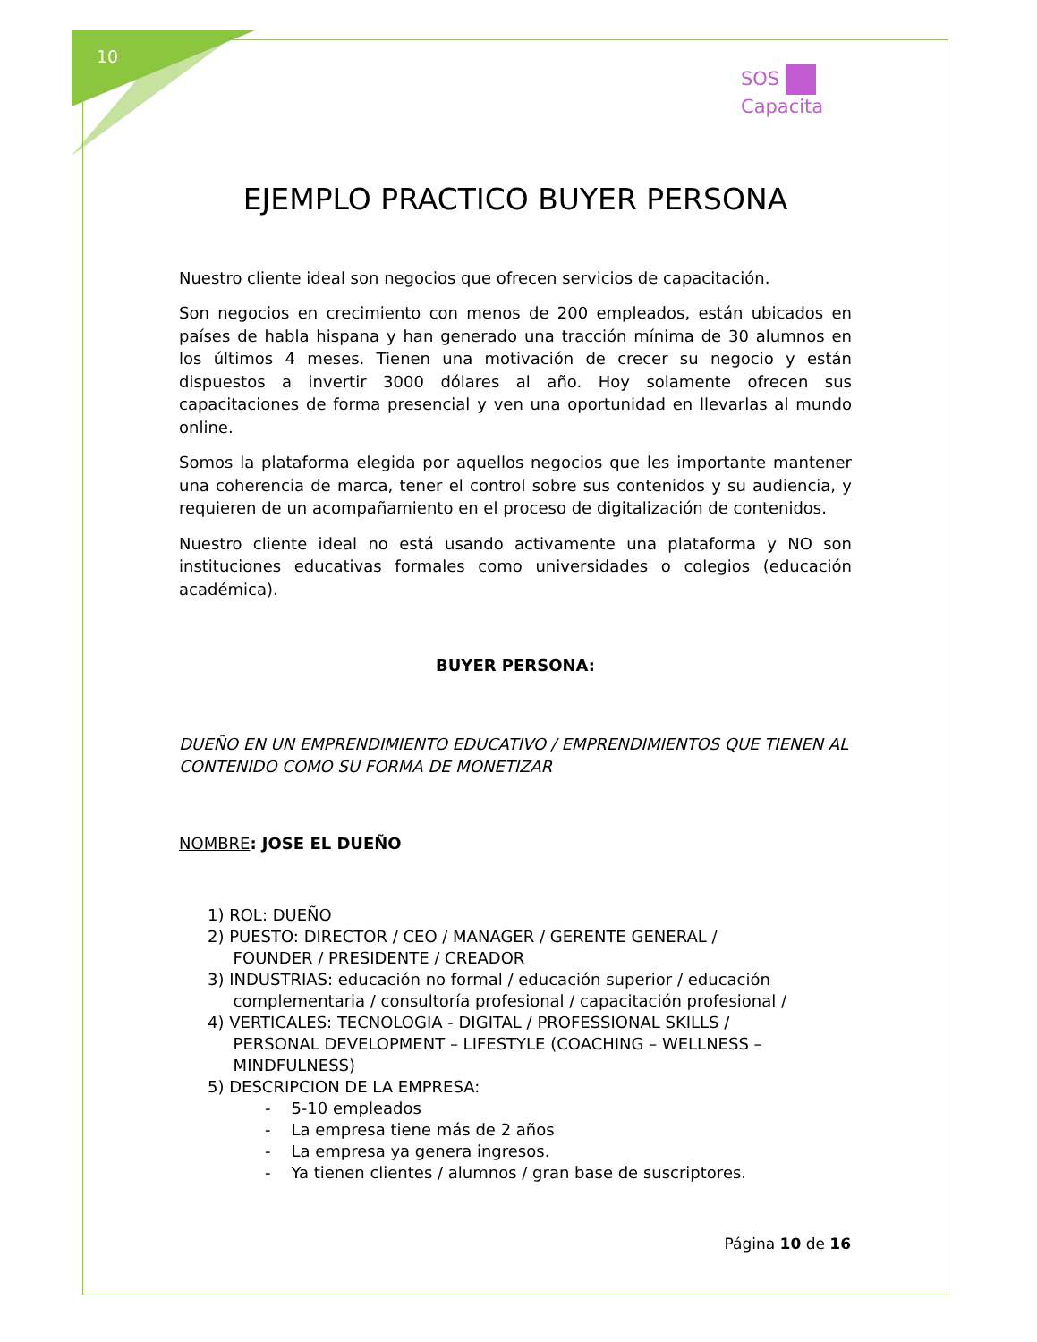10
SOS
Capacita
EJEMPLO PRACTICO BUYER PERSONA
Nuestro cliente ideal son negocios que ofrecen servicios de capacitación.
Son negocios en crecimiento con menos de 200 empleados, están ubicados en países de habla hispana y han generado una tracción mínima de 30 alumnos en los últimos 4 meses. Tienen una motivación de crecer su negocio y están dispuestos a invertir 3000 dólares al año. Hoy solamente ofrecen sus capacitaciones de forma presencial y ven una oportunidad en llevarlas al mundo online.
Somos la plataforma elegida por aquellos negocios que les importante mantener una coherencia de marca, tener el control sobre sus contenidos y su audiencia, y requieren de un acompañamiento en el proceso de digitalización de contenidos.
Nuestro cliente ideal no está usando activamente una plataforma y NO son instituciones educativas formales como universidades o colegios (educación académica).
BUYER PERSONA:
DUEÑO EN UN EMPRENDIMIENTO EDUCATIVO / EMPRENDIMIENTOS QUE TIENEN AL CONTENIDO COMO SU FORMA DE MONETIZAR
NOMBRE: JOSE EL DUEÑO
1) ROL: DUEÑO
2) PUESTO: DIRECTOR / CEO / MANAGER / GERENTE GENERAL /
FOUNDER / PRESIDENTE / CREADOR
3) INDUSTRIAS: educación no formal / educación superior / educación
complementaria / consultoría profesional / capacitación profesional /
4) VERTICALES: TECNOLOGIA - DIGITAL / PROFESSIONAL SKILLS /
PERSONAL DEVELOPMENT – LIFESTYLE (COACHING – WELLNESS –
MINDFULNESS)
5) DESCRIPCION DE LA EMPRESA:
- 5-10 empleados
- La empresa tiene más de 2 años
- La empresa ya genera ingresos.
- Ya tienen clientes / alumnos / gran base de suscriptores.
Página 10 de 16